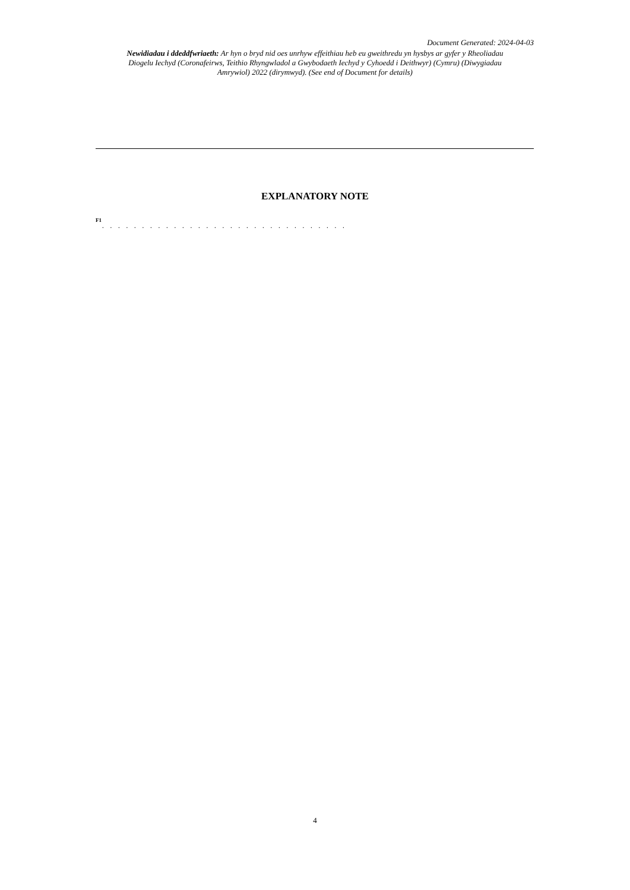Document Generated: 2024-04-03
Newidiadau i ddeddfwriaeth: Ar hyn o bryd nid oes unrhyw effeithiau heb eu gweithredu yn hysbys ar gyfer y Rheoliadau Diogelu Iechyd (Coronafeirws, Teithio Rhyngwladol a Gwybodaeth Iechyd y Cyhoedd i Deithwyr) (Cymru) (Diwygiadau Amrywiol) 2022 (dirymwyd). (See end of Document for details)
EXPLANATORY NOTE
F1
. . . . . . . . . . . . . . . . . . . . . . . . . . . . . . .
4